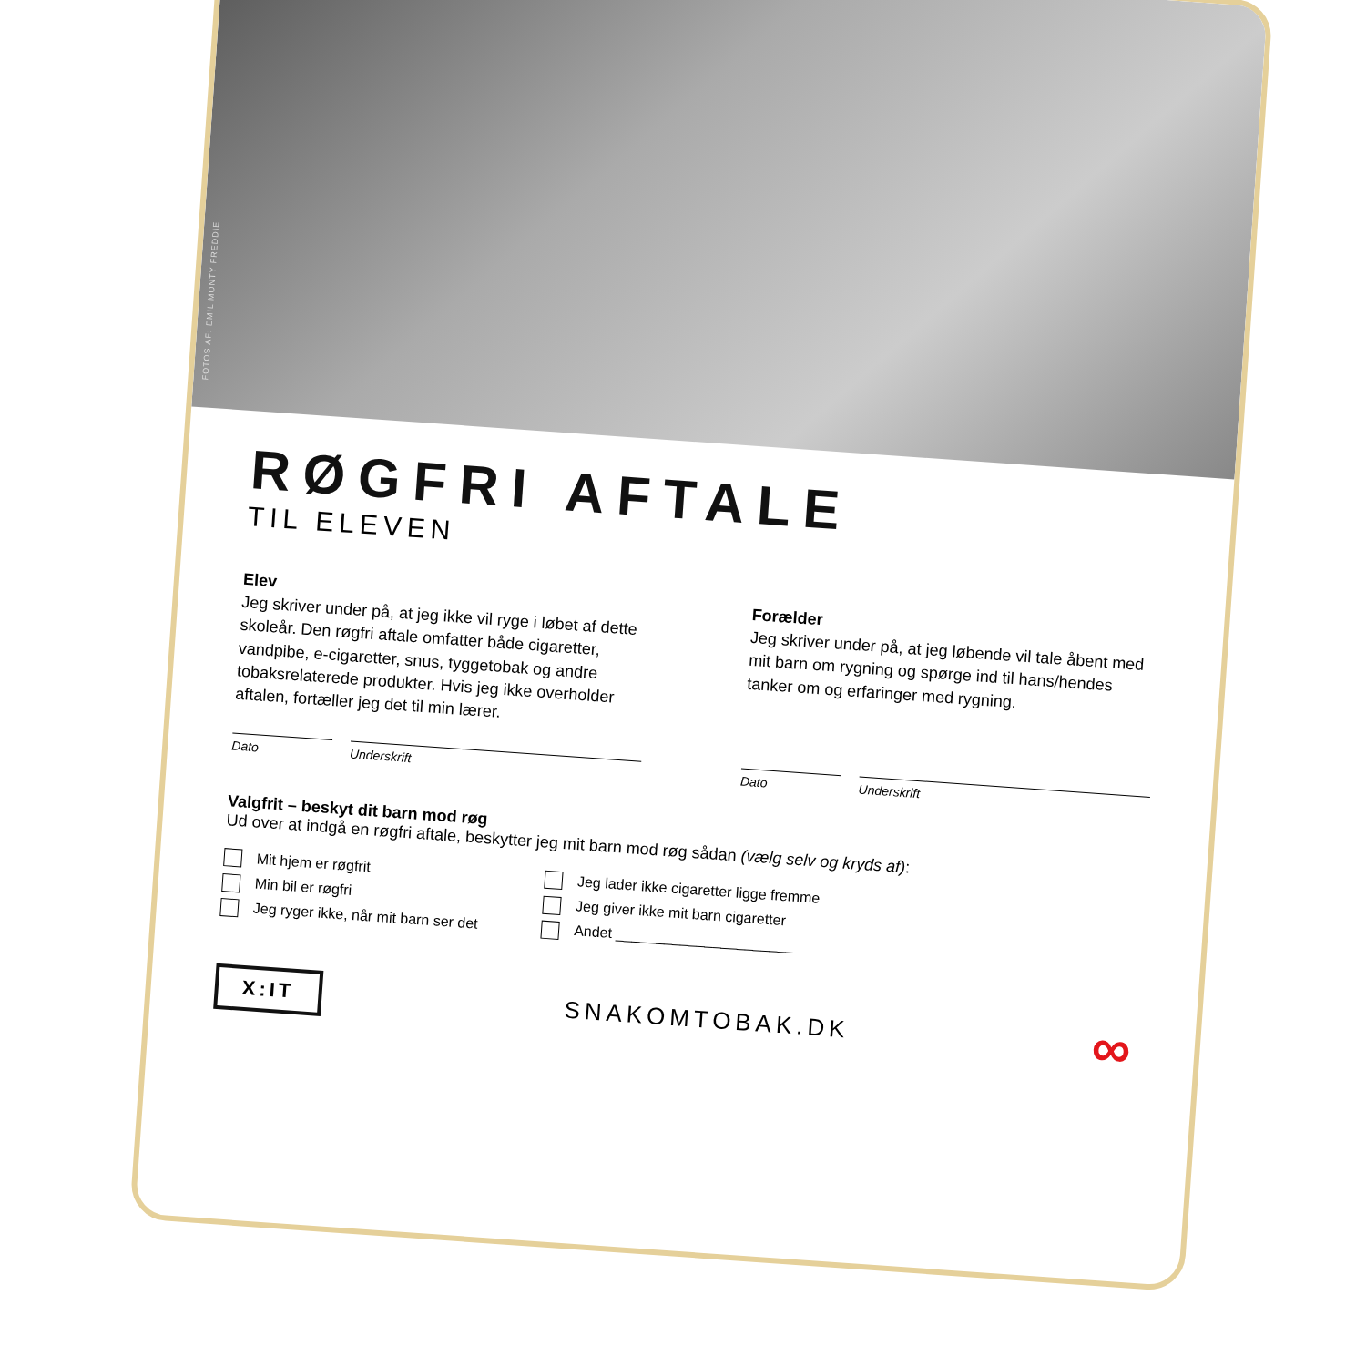FOTOS AF: EMIL MONTY FREDDIE
RØGFRI AFTALE
TIL ELEVEN
Elev
Jeg skriver under på, at jeg ikke vil ryge i løbet af dette skoleår. Den røgfri aftale omfatter både cigaretter, vandpibe, e-cigaretter, snus, tyggetobak og andre tobaksrelaterede produkter. Hvis jeg ikke overholder aftalen, fortæller jeg det til min lærer.
Dato
Underskrift
Forælder
Jeg skriver under på, at jeg løbende vil tale åbent med mit barn om rygning og spørge ind til hans/hendes tanker om og erfaringer med rygning.
Dato
Underskrift
Valgfrit – beskyt dit barn mod røg
Ud over at indgå en røgfri aftale, beskytter jeg mit barn mod røg sådan (vælg selv og kryds af):
Mit hjem er røgfrit
Min bil er røgfri
Jeg ryger ikke, når mit barn ser det
Jeg lader ikke cigaretter ligge fremme
Jeg giver ikke mit barn cigaretter
Andet ______________________
X:IT SNAKOMTOBAK.DK ∞